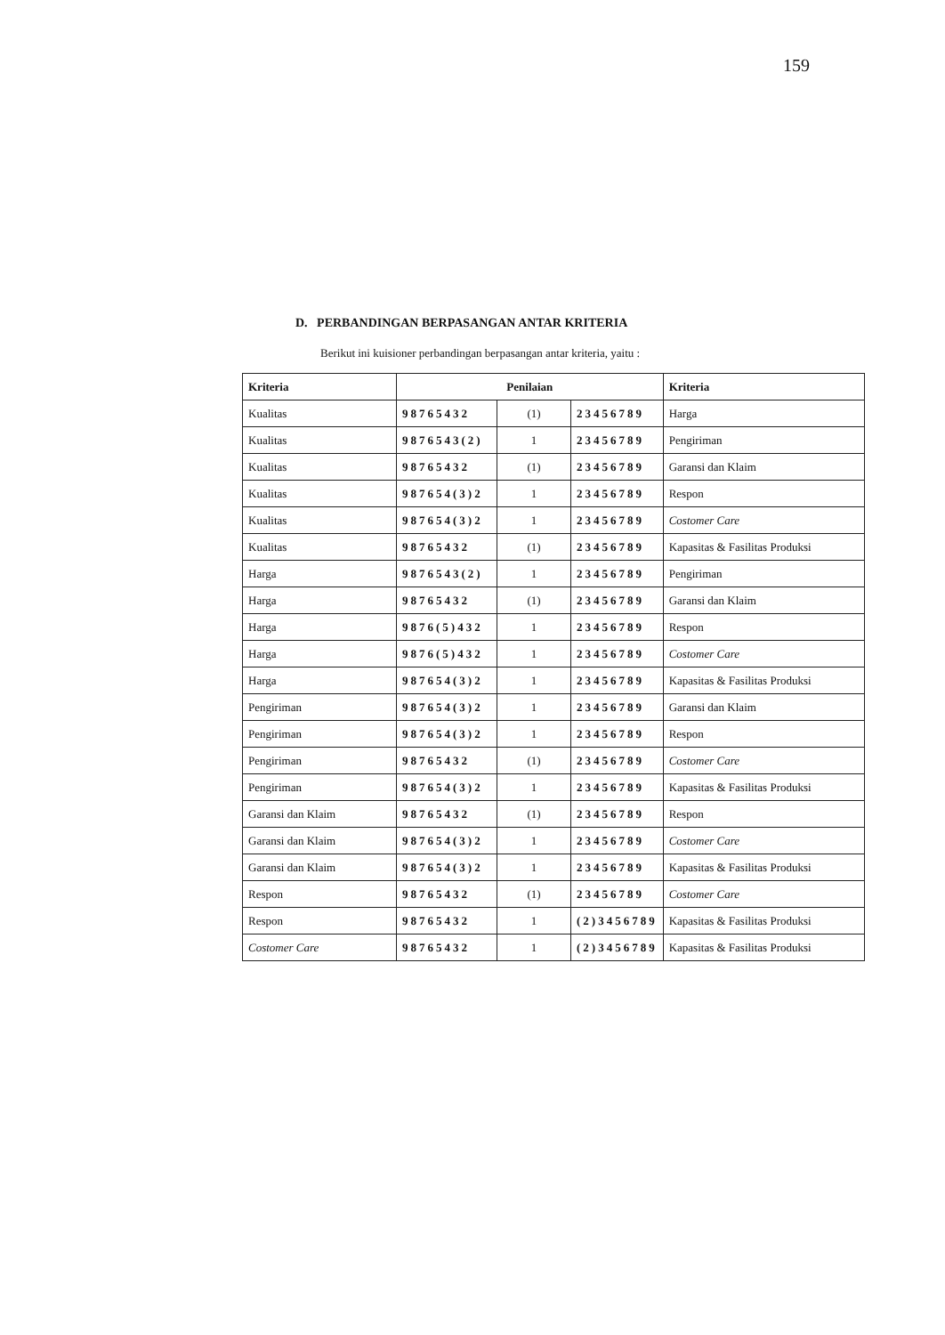159
D. PERBANDINGAN BERPASANGAN ANTAR KRITERIA
Berikut ini kuisioner perbandingan berpasangan antar kriteria, yaitu :
| Kriteria | Penilaian | | | Kriteria |
| --- | --- | --- | --- | --- |
| Kualitas | 98765432 | (1) | 23456789 | Harga |
| Kualitas | 9876543(2) | 1 | 23456789 | Pengiriman |
| Kualitas | 98765432 | (1) | 23456789 | Garansi dan Klaim |
| Kualitas | 987654(3)2 | 1 | 23456789 | Respon |
| Kualitas | 987654(3)2 | 1 | 23456789 | Costomer Care |
| Kualitas | 98765432 | (1) | 23456789 | Kapasitas & Fasilitas Produksi |
| Harga | 9876543(2) | 1 | 23456789 | Pengiriman |
| Harga | 98765432 | (1) | 23456789 | Garansi dan Klaim |
| Harga | 9876(5)432 | 1 | 23456789 | Respon |
| Harga | 9876(5)432 | 1 | 23456789 | Costomer Care |
| Harga | 987654(3)2 | 1 | 23456789 | Kapasitas & Fasilitas Produksi |
| Pengiriman | 987654(3)2 | 1 | 23456789 | Garansi dan Klaim |
| Pengiriman | 987654(3)2 | 1 | 23456789 | Respon |
| Pengiriman | 98765432 | (1) | 23456789 | Costomer Care |
| Pengiriman | 987654(3)2 | 1 | 23456789 | Kapasitas & Fasilitas Produksi |
| Garansi dan Klaim | 98765432 | (1) | 23456789 | Respon |
| Garansi dan Klaim | 987654(3)2 | 1 | 23456789 | Costomer Care |
| Garansi dan Klaim | 987654(3)2 | 1 | 23456789 | Kapasitas & Fasilitas Produksi |
| Respon | 98765432 | (1) | 23456789 | Costomer Care |
| Respon | 98765432 | 1 | (2)3456789 | Kapasitas & Fasilitas Produksi |
| Costomer Care | 98765432 | 1 | (2)3456789 | Kapasitas & Fasilitas Produksi |